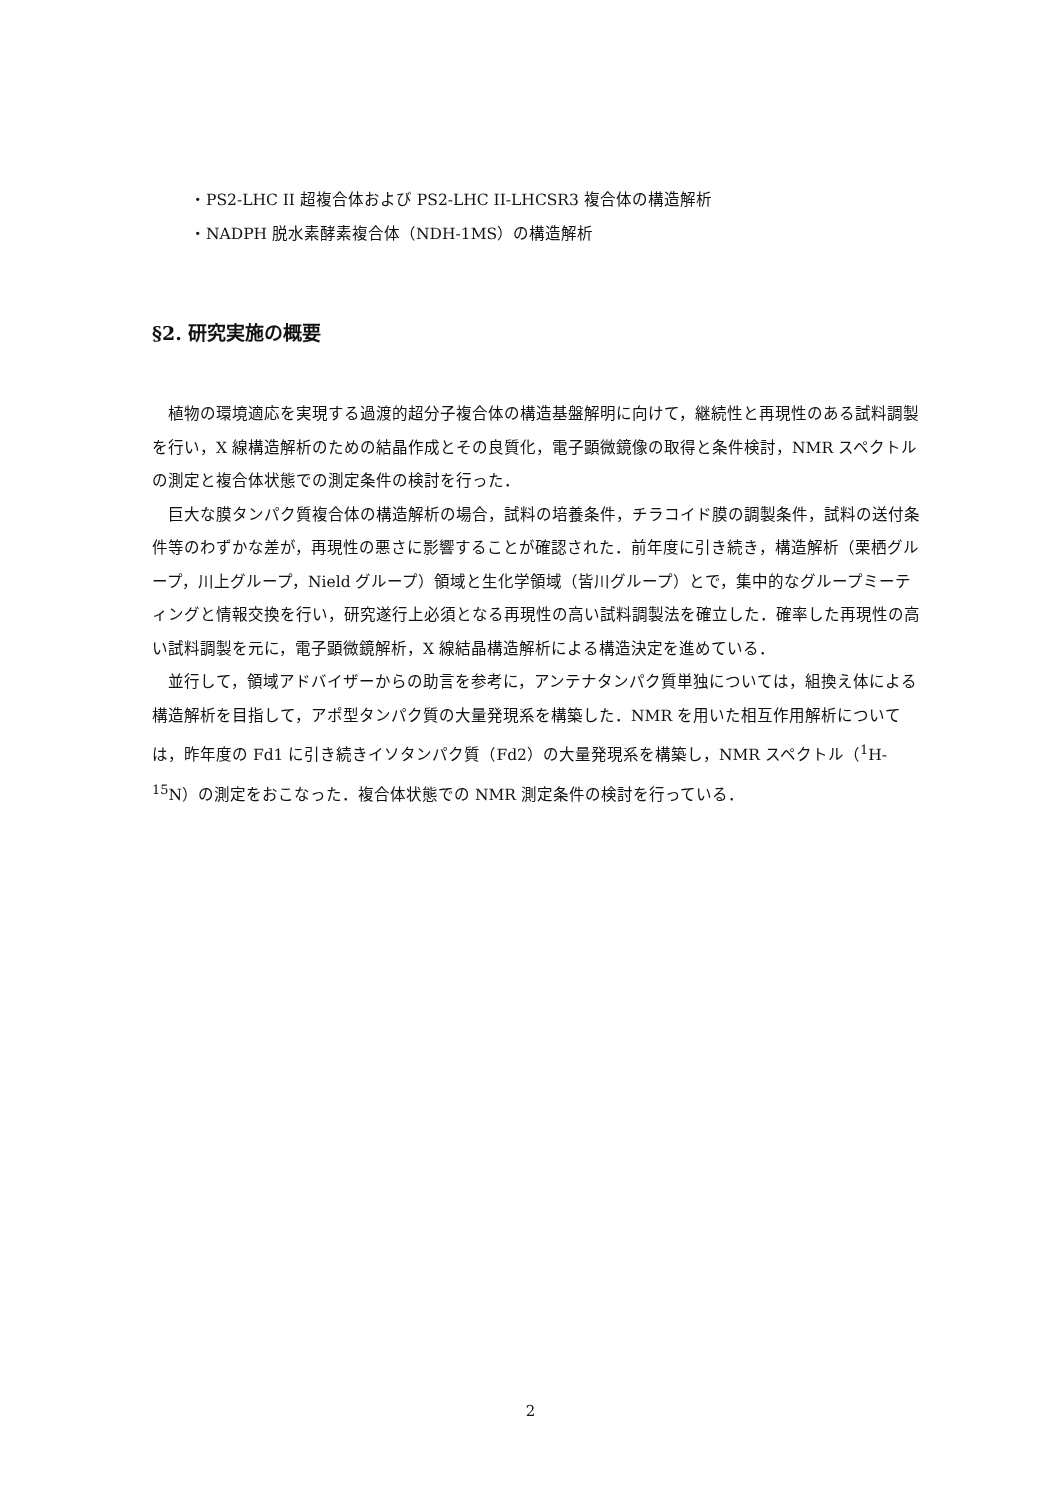・PS2-LHC II 超複合体および PS2-LHC II-LHCSR3 複合体の構造解析
・NADPH 脱水素酵素複合体（NDH-1MS）の構造解析
§2. 研究実施の概要
　植物の環境適応を実現する過渡的超分子複合体の構造基盤解明に向けて，継続性と再現性のある試料調製を行い，X 線構造解析のための結晶作成とその良質化，電子顕微鏡像の取得と条件検討，NMR スペクトルの測定と複合体状態での測定条件の検討を行った．
　巨大な膜タンパク質複合体の構造解析の場合，試料の培養条件，チラコイド膜の調製条件，試料の送付条件等のわずかな差が，再現性の悪さに影響することが確認された．前年度に引き続き，構造解析（栗栖グループ，川上グループ，Nield グループ）領域と生化学領域（皆川グループ）とで，集中的なグループミーティングと情報交換を行い，研究遂行上必須となる再現性の高い試料調製法を確立した．確率した再現性の高い試料調製を元に，電子顕微鏡解析，X 線結晶構造解析による構造決定を進めている．
　並行して，領域アドバイザーからの助言を参考に，アンテナタンパク質単独については，組換え体による構造解析を目指して，アポ型タンパク質の大量発現系を構築した．NMR を用いた相互作用解析については，昨年度の Fd1 に引き続きイソタンパク質（Fd2）の大量発現系を構築し，NMR スペクトル（<sup>1</sup>H-<sup>15</sup>N）の測定をおこなった．複合体状態での NMR 測定条件の検討を行っている．
2